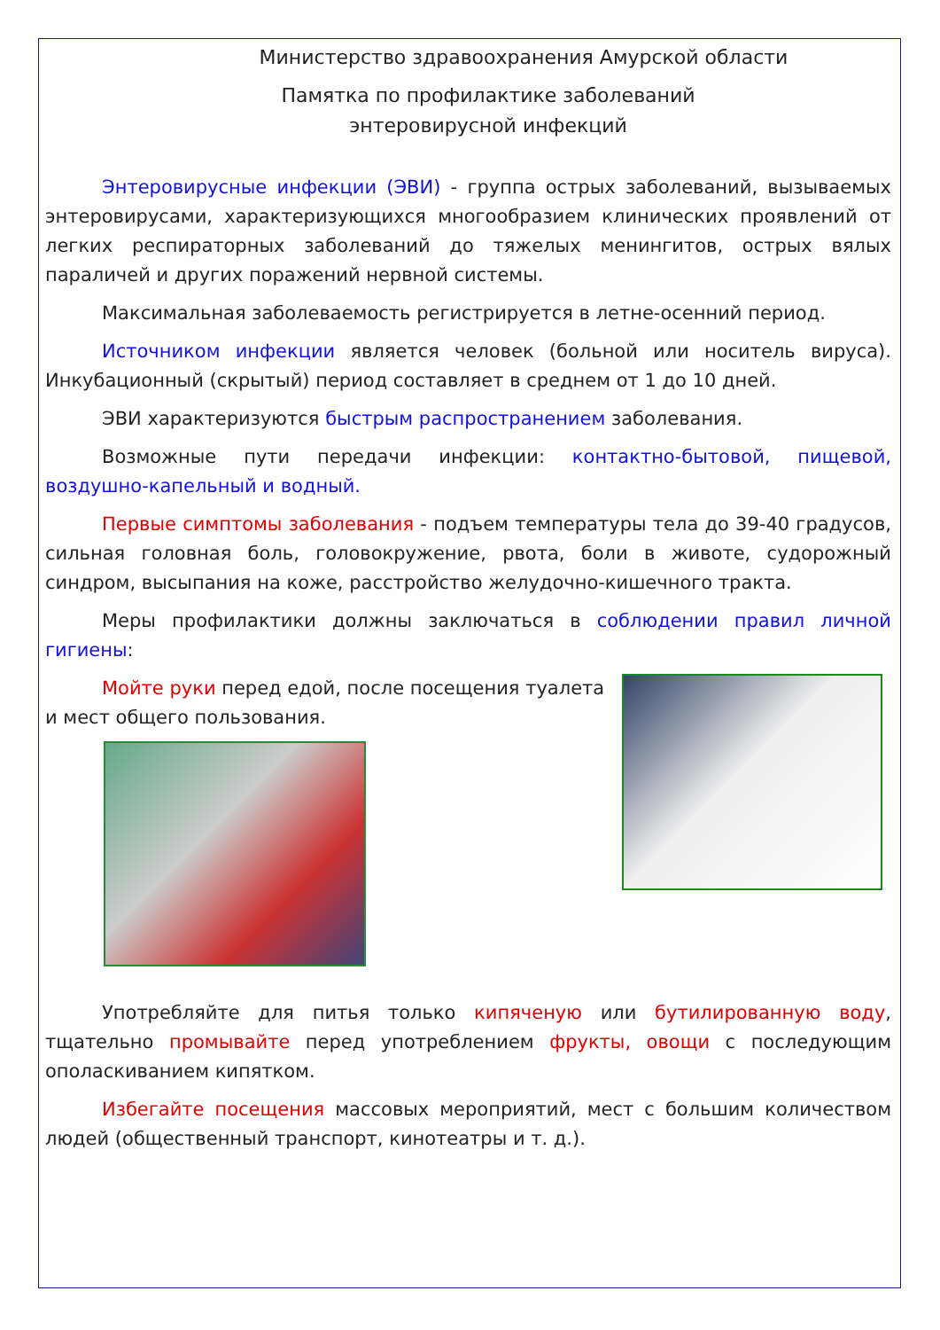Министерство здравоохранения Амурской области
Памятка по профилактике заболеваний
энтеровирусной инфекций
Энтеровирусные инфекции (ЭВИ) - группа острых заболеваний, вызываемых энтеровирусами, характеризующихся многообразием клинических проявлений от легких респираторных заболеваний до тяжелых менингитов, острых вялых параличей и других поражений нервной системы.
Максимальная заболеваемость регистрируется в летне-осенний период.
Источником инфекции является человек (больной или носитель вируса). Инкубационный (скрытый) период составляет в среднем от 1 до 10 дней.
ЭВИ характеризуются быстрым распространением заболевания.
Возможные пути передачи инфекции: контактно-бытовой, пищевой, воздушно-капельный и водный.
Первые симптомы заболевания - подъем температуры тела до 39-40 градусов, сильная головная боль, головокружение, рвота, боли в животе, судорожный синдром, высыпания на коже, расстройство желудочно-кишечного тракта.
Меры профилактики должны заключаться в соблюдении правил личной гигиены:
Мойте руки перед едой, после посещения туалета и мест общего пользования.
Употребляйте для питья только кипяченую или бутилированную воду, тщательно промывайте перед употреблением фрукты, овощи с последующим ополаскиванием кипятком.
Избегайте посещения массовых мероприятий, мест с большим количеством людей (общественный транспорт, кинотеатры и т. д.).